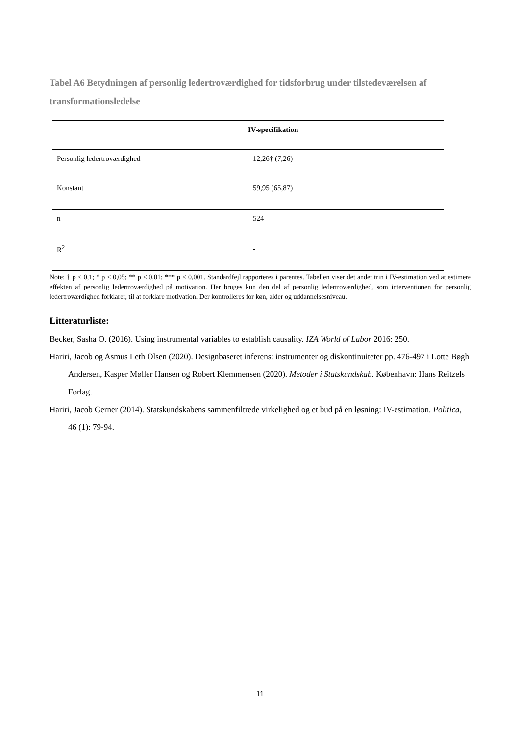Tabel A6 Betydningen af personlig ledertroværdighed for tidsforbrug under tilstedeværelsen af transformationsledelse
| | IV-specifikation |
| --- | --- |
| Personlig ledertroværdighed | 12,26† (7,26) |
| Konstant | 59,95 (65,87) |
| n | 524 |
| R<sup>2</sup> | - |
Note: † p < 0,1; * p < 0,05; ** p < 0,01; *** p < 0,001. Standardfejl rapporteres i parentes. Tabellen viser det andet trin i IV-estimation ved at estimere effekten af personlig ledertroværdighed på motivation. Her bruges kun den del af personlig ledertroværdighed, som interventionen for personlig ledertroværdighed forklarer, til at forklare motivation. Der kontrolleres for køn, alder og uddannelsesniveau.
Litteraturliste:
Becker, Sasha O. (2016). Using instrumental variables to establish causality. IZA World of Labor 2016: 250.
Hariri, Jacob og Asmus Leth Olsen (2020). Designbaseret inferens: instrumenter og diskontinuiteter pp. 476-497 i Lotte Bøgh Andersen, Kasper Møller Hansen og Robert Klemmensen (2020). Metoder i Statskundskab. København: Hans Reitzels Forlag.
Hariri, Jacob Gerner (2014). Statskundskabens sammenfiltrede virkelighed og et bud på en løsning: IV-estimation. Politica, 46 (1): 79-94.
11